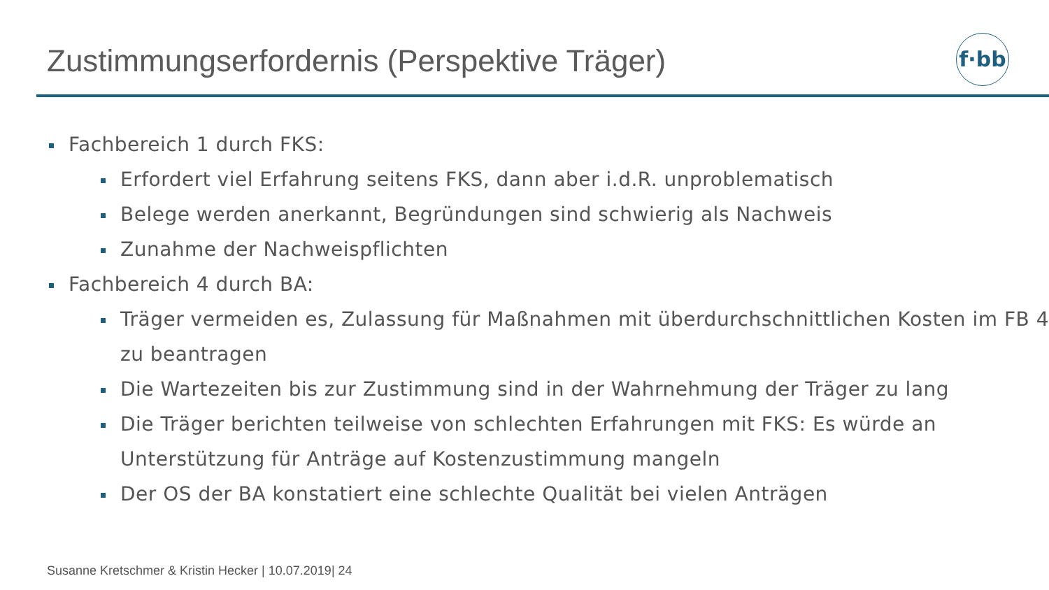Zustimmungserfordernis (Perspektive Träger)
f·bb
Fachbereich 1 durch FKS:
Erfordert viel Erfahrung seitens FKS, dann aber i.d.R. unproblematisch
Belege werden anerkannt, Begründungen sind schwierig als Nachweis
Zunahme der Nachweispflichten
Fachbereich 4 durch BA:
Träger vermeiden es, Zulassung für Maßnahmen mit überdurchschnittlichen Kosten im FB 4 zu beantragen
Die Wartezeiten bis zur Zustimmung sind in der Wahrnehmung der Träger zu lang
Die Träger berichten teilweise von schlechten Erfahrungen mit FKS: Es würde an Unterstützung für Anträge auf Kostenzustimmung mangeln
Der OS der BA konstatiert eine schlechte Qualität bei vielen Anträgen
Susanne Kretschmer & Kristin Hecker | 10.07.2019| 24